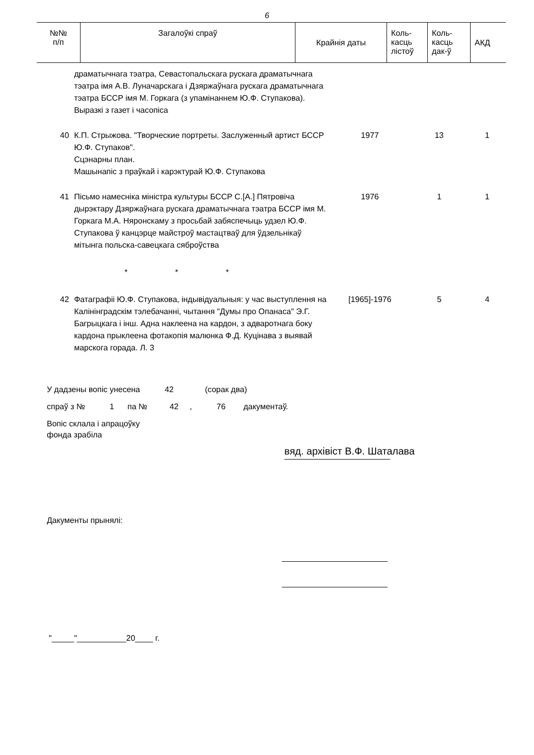6
| №№ п/п | Загалоўкі спраў | Крайнія даты | Коль- касць лістоў | Коль- касць дак-ў | АКД |
| --- | --- | --- | --- | --- | --- |
| | драматычнага тэатра, Севастопальскага рускага драматычнага тэатра імя А.В. Луначарскага і Дзяржаўнага рускага драматычнага тэатра БССР імя М. Горкага (з упамінаннем Ю.Ф. Ступакова). Выразкі з газет і часопіса | | | |
| 40 | К.П. Стрыжова. "Творческие портреты. Заслуженный артист БССР Ю.Ф. Ступаков". Сцэнарны план. Машынапіс з праўкай і карэктурай Ю.Ф. Ступакова | 1977 | 13 | 1 |
| 41 | Пісьмо намесніка міністра культуры БССР С.[А.] Пятровіча дырэктару Дзяржаўнага рускага драматычнага тэатра БССР імя М. Горкага М.А. Няронскаму з просьбай забяспечыць удзел Ю.Ф. Ступакова ў канцэрце майстроў мастацтваў для ўдзельнікаў мітынга польска-савецкага сяброўства | 1976 | 1 | 1 |
| | * * * | | | |
| 42 | Фатаграфіі Ю.Ф. Ступакова, індывідуальныя: у час выступлення на Калінінградскім тэлебачанні, чытання "Думы про Опанаса" Э.Г. Багрыцкага і інш. Адна наклеена на кардон, з адваротнага боку кардона прыклеена фотакопія малюнка Ф.Д. Куцінава з выявай марскога горада. Л. 3 | [1965]-1976 | 5 | 4 |
У дадзены вопіс унесена 42 (сорак два)
спраў з № 1 па № 42 , 76 дакументаў.
Вопіс склала і апрацоўку
фонда зрабіла
вяд. архівіст В.Ф. Шаталава
Дакументы прынялі:
"_____"___________20____ г.